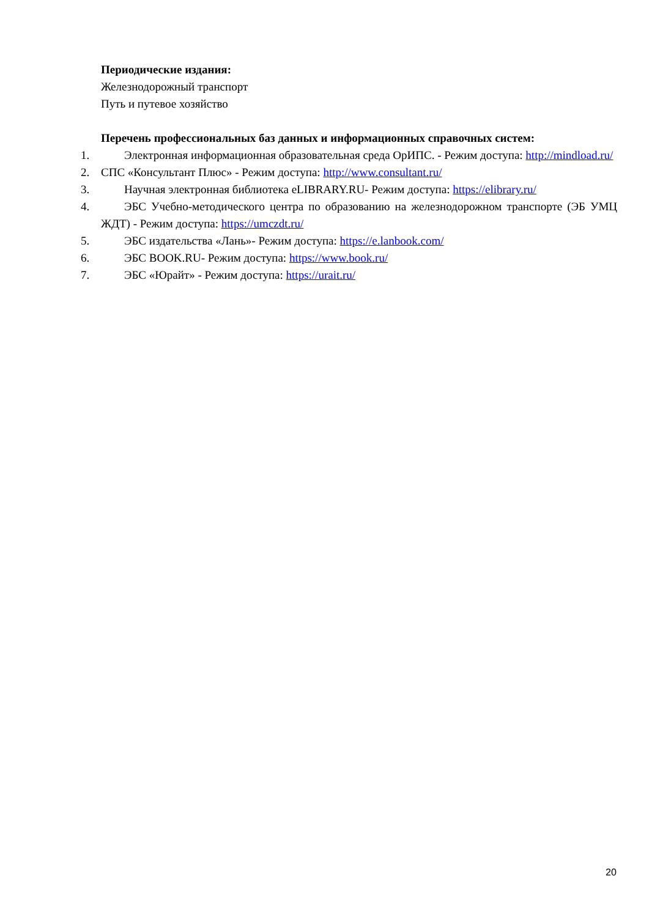Периодические издания:
Железнодорожный транспорт
Путь и путевое хозяйство
Перечень профессиональных баз данных и информационных справочных систем:
1. Электронная информационная образовательная среда ОрИПС. - Режим доступа: http://mindload.ru/
2. СПС «Консультант Плюс» - Режим доступа: http://www.consultant.ru/
3. Научная электронная библиотека eLIBRARY.RU- Режим доступа: https://elibrary.ru/
4. ЭБС Учебно-методического центра по образованию на железнодорожном транспорте (ЭБ УМЦ ЖДТ) - Режим доступа: https://umczdt.ru/
5. ЭБС издательства «Лань»- Режим доступа: https://e.lanbook.com/
6. ЭБС BOOK.RU- Режим доступа: https://www.book.ru/
7. ЭБС «Юрайт» - Режим доступа: https://urait.ru/
20